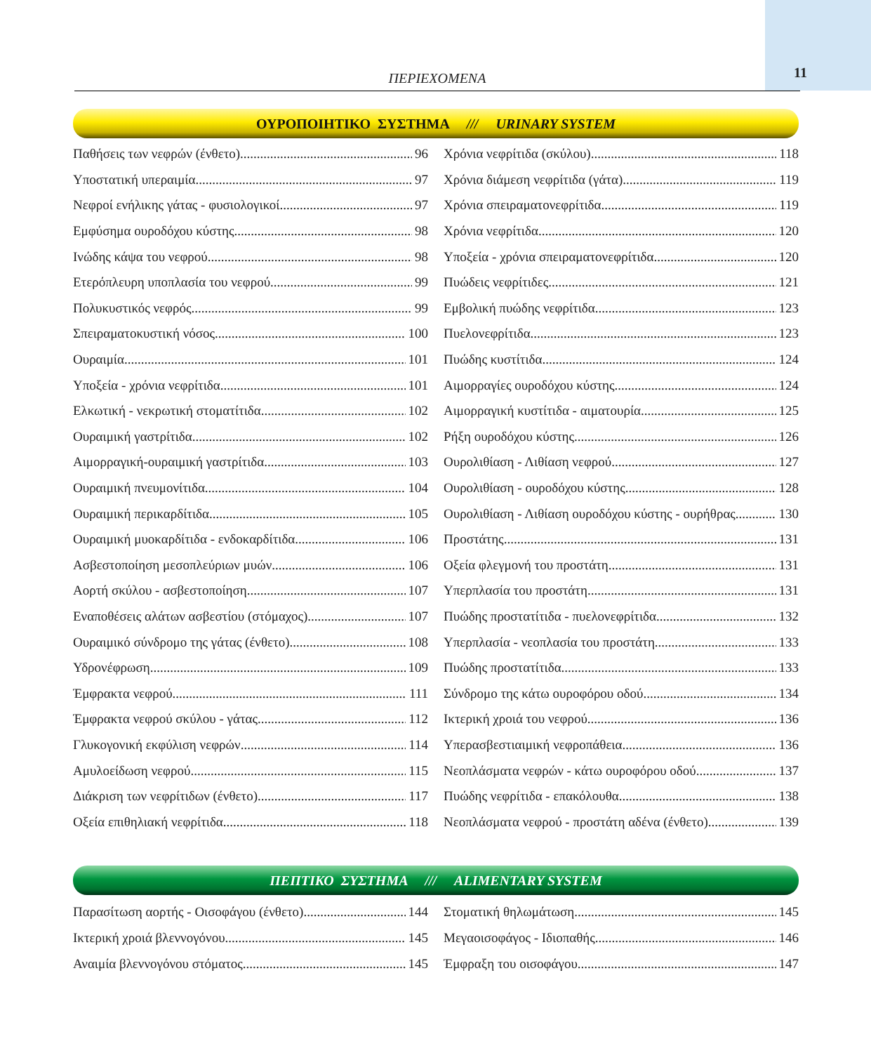ΠΕΡΙΕΧΟΜΕΝΑ 11
ΟΥΡΟΠΟΙΗΤΙΚΟ ΣΥΣΤΗΜΑ /// URINARY SYSTEM
Παθήσεις των νεφρών (ένθετο) 96
Υποστατική υπεραιμία 97
Νεφροί ενήλικης γάτας - φυσιολογικοί 97
Εμφύσημα ουροδόχου κύστης 98
Ινώδης κάψα του νεφρού 98
Ετερόπλευρη υποπλασία του νεφρού 99
Πολυκυστικός νεφρός 99
Σπειραματοκυστική νόσος 100
Ουραιμία 101
Υποξεία - χρόνια νεφρίτιδα 101
Ελκωτική - νεκρωτική στοματίτιδα 102
Ουραιμική γαστρίτιδα 102
Αιμορραγική-ουραιμική γαστρίτιδα 103
Ουραιμική πνευμονίτιδα 104
Ουραιμική περικαρδίτιδα 105
Ουραιμική μυοκαρδίτιδα - ενδοκαρδίτιδα 106
Ασβεστοποίηση μεσοπλεύριων μυών 106
Αορτή σκύλου - ασβεστοποίηση 107
Εναποθέσεις αλάτων ασβεστίου (στόμαχος) 107
Ουραιμικό σύνδρομο της γάτας (ένθετο) 108
Υδρονέφρωση 109
Έμφρακτα νεφρού 111
Έμφρακτα νεφρού σκύλου - γάτας 112
Γλυκογονική εκφύλιση νεφρών 114
Αμυλοείδωση νεφρού 115
Διάκριση των νεφρίτιδων (ένθετο) 117
Οξεία επιθηλιακή νεφρίτιδα 118
Χρόνια νεφρίτιδα (σκύλου) 118
Χρόνια διάμεση νεφρίτιδα (γάτα) 119
Χρόνια σπειραματονεφρίτιδα 119
Χρόνια νεφρίτιδα 120
Υποξεία - χρόνια σπειραματονεφρίτιδα 120
Πυώδεις νεφρίτιδες 121
Εμβολική πυώδης νεφρίτιδα 123
Πυελονεφρίτιδα 123
Πυώδης κυστίτιδα 124
Αιμορραγίες ουροδόχου κύστης 124
Αιμορραγική κυστίτιδα - αιματουρία 125
Ρήξη ουροδόχου κύστης 126
Ουρολιθίαση - Λιθίαση νεφρού 127
Ουρολιθίαση - ουροδόχου κύστης 128
Ουρολιθίαση - Λιθίαση ουροδόχου κύστης - ουρήθρας 130
Προστάτης 131
Οξεία φλεγμονή του προστάτη 131
Υπερπλασία του προστάτη 131
Πυώδης προστατίτιδα - πυελονεφρίτιδα 132
Υπερπλασία - νεοπλασία του προστάτη 133
Πυώδης προστατίτιδα 133
Σύνδρομο της κάτω ουροφόρου οδού 134
Ικτερική χροιά του νεφρού 136
Υπερασβεστιαιμική νεφροπάθεια 136
Νεοπλάσματα νεφρών - κάτω ουροφόρου οδού 137
Πυώδης νεφρίτιδα - επακόλουθα 138
Νεοπλάσματα νεφρού - προστάτη αδένα (ένθετο) 139
ΠΕΠΤΙΚΟ ΣΥΣΤΗΜΑ /// ALIMENTARY SYSTEM
Παρασίτωση αορτής - Οισοφάγου (ένθετο) 144
Ικτερική χροιά βλεννογόνου 145
Αναιμία βλεννογόνου στόματος 145
Στοματική θηλωμάτωση 145
Μεγαοισοφάγος - Ιδιοπαθής 146
Έμφραξη του οισοφάγου 147